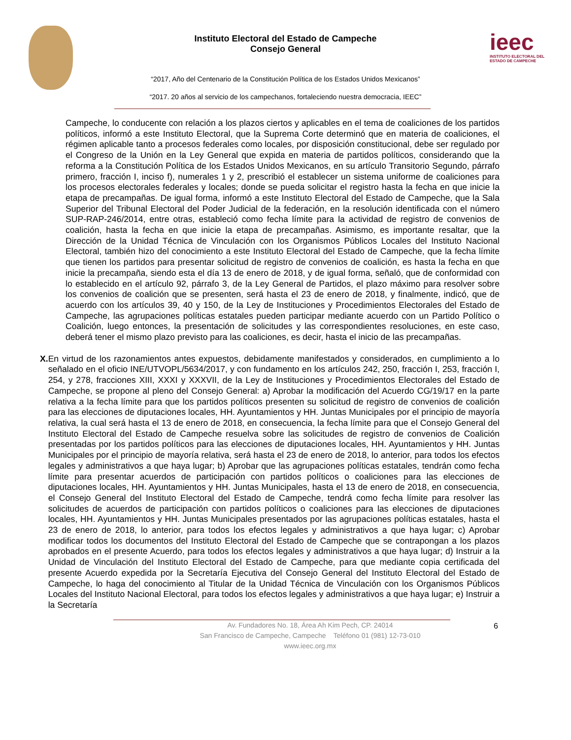ieec
INSTITUTO ELECTORAL DEL
ESTADO DE CAMPECHE
Instituto Electoral del Estado de Campeche
Consejo General
“2017, Año del Centenario de la Constitución Política de los Estados Unidos Mexicanos”
“2017. 20 años al servicio de los campechanos, fortaleciendo nuestra democracia, IEEC”
Campeche, lo conducente con relación a los plazos ciertos y aplicables en el tema de coaliciones de los partidos políticos, informó a este Instituto Electoral, que la Suprema Corte determinó que en materia de coaliciones, el régimen aplicable tanto a procesos federales como locales, por disposición constitucional, debe ser regulado por el Congreso de la Unión en la Ley General que expida en materia de partidos políticos, considerando que la reforma a la Constitución Política de los Estados Unidos Mexicanos, en su artículo Transitorio Segundo, párrafo primero, fracción I, inciso f), numerales 1 y 2, prescribió el establecer un sistema uniforme de coaliciones para los procesos electorales federales y locales; donde se pueda solicitar el registro hasta la fecha en que inicie la etapa de precampañas. De igual forma, informó a este Instituto Electoral del Estado de Campeche, que la Sala Superior del Tribunal Electoral del Poder Judicial de la federación, en la resolución identificada con el número SUP-RAP-246/2014, entre otras, estableció como fecha límite para la actividad de registro de convenios de coalición, hasta la fecha en que inicie la etapa de precampañas. Asimismo, es importante resaltar, que la Dirección de la Unidad Técnica de Vinculación con los Organismos Públicos Locales del Instituto Nacional Electoral, también hizo del conocimiento a este Instituto Electoral del Estado de Campeche, que la fecha límite que tienen los partidos para presentar solicitud de registro de convenios de coalición, es hasta la fecha en que inicie la precampaña, siendo esta el día 13 de enero de 2018, y de igual forma, señaló, que de conformidad con lo establecido en el artículo 92, párrafo 3, de la Ley General de Partidos, el plazo máximo para resolver sobre los convenios de coalición que se presenten, será hasta el 23 de enero de 2018, y finalmente, indicó, que de acuerdo con los artículos 39, 40 y 150, de la Ley de Instituciones y Procedimientos Electorales del Estado de Campeche, las agrupaciones políticas estatales pueden participar mediante acuerdo con un Partido Político o Coalición, luego entonces, la presentación de solicitudes y las correspondientes resoluciones, en este caso, deberá tener el mismo plazo previsto para las coaliciones, es decir, hasta el inicio de las precampañas.
X. En virtud de los razonamientos antes expuestos, debidamente manifestados y considerados, en cumplimiento a lo señalado en el oficio INE/UTVOPL/5634/2017, y con fundamento en los artículos 242, 250, fracción I, 253, fracción I, 254, y 278, fracciones XIII, XXXI y XXXVII, de la Ley de Instituciones y Procedimientos Electorales del Estado de Campeche, se propone al pleno del Consejo General: a) Aprobar la modificación del Acuerdo CG/19/17 en la parte relativa a la fecha límite para que los partidos políticos presenten su solicitud de registro de convenios de coalición para las elecciones de diputaciones locales, HH. Ayuntamientos y HH. Juntas Municipales por el principio de mayoría relativa, la cual será hasta el 13 de enero de 2018, en consecuencia, la fecha límite para que el Consejo General del Instituto Electoral del Estado de Campeche resuelva sobre las solicitudes de registro de convenios de Coalición presentadas por los partidos políticos para las elecciones de diputaciones locales, HH. Ayuntamientos y HH. Juntas Municipales por el principio de mayoría relativa, será hasta el 23 de enero de 2018, lo anterior, para todos los efectos legales y administrativos a que haya lugar; b) Aprobar que las agrupaciones políticas estatales, tendrán como fecha límite para presentar acuerdos de participación con partidos políticos o coaliciones para las elecciones de diputaciones locales, HH. Ayuntamientos y HH. Juntas Municipales, hasta el 13 de enero de 2018, en consecuencia, el Consejo General del Instituto Electoral del Estado de Campeche, tendrá como fecha límite para resolver las solicitudes de acuerdos de participación con partidos políticos o coaliciones para las elecciones de diputaciones locales, HH. Ayuntamientos y HH. Juntas Municipales presentados por las agrupaciones políticas estatales, hasta el 23 de enero de 2018, lo anterior, para todos los efectos legales y administrativos a que haya lugar; c) Aprobar modificar todos los documentos del Instituto Electoral del Estado de Campeche que se contrapongan a los plazos aprobados en el presente Acuerdo, para todos los efectos legales y administrativos a que haya lugar; d) Instruir a la Unidad de Vinculación del Instituto Electoral del Estado de Campeche, para que mediante copia certificada del presente Acuerdo expedida por la Secretaría Ejecutiva del Consejo General del Instituto Electoral del Estado de Campeche, lo haga del conocimiento al Titular de la Unidad Técnica de Vinculación con los Organismos Públicos Locales del Instituto Nacional Electoral, para todos los efectos legales y administrativos a que haya lugar; e) Instruir a la Secretaría
6
Av. Fundadores No. 18, Área Ah Kim Pech, CP. 24014
San Francisco de Campeche, Campeche Teléfono 01 (981) 12-73-010
www.ieec.org.mx